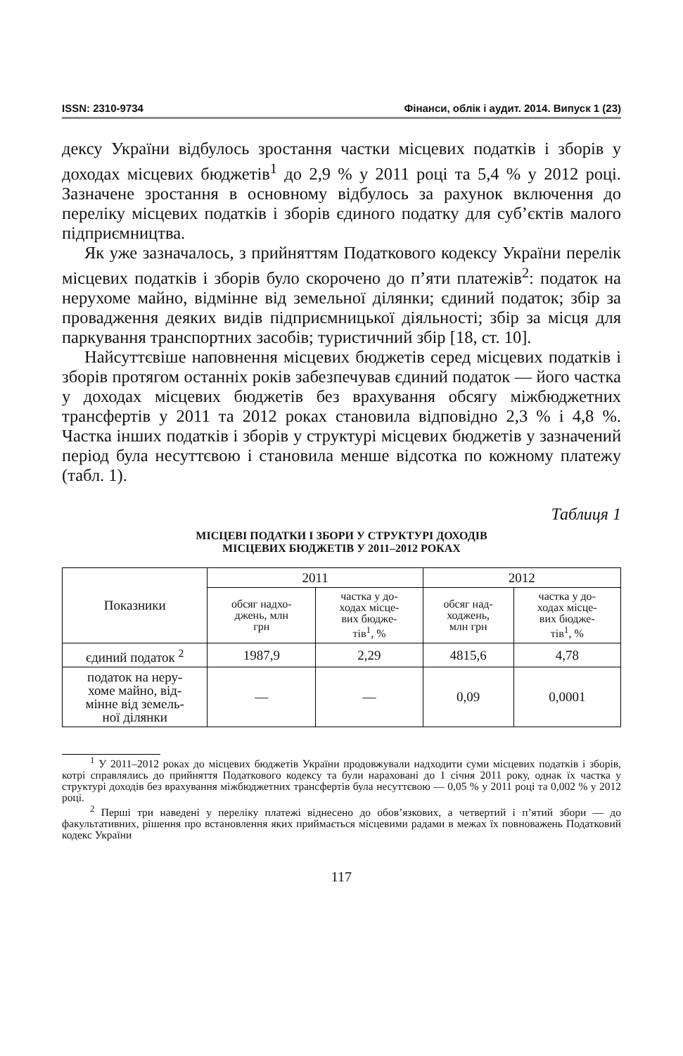ISSN: 2310-9734 Фінанси, облік і аудит. 2014. Випуск 1 (23)
дексу України відбулось зростання частки місцевих податків і зборів у доходах місцевих бюджетів<sup>1</sup> до 2,9 % у 2011 році та 5,4 % у 2012 році. Зазначене зростання в основному відбулось за рахунок включення до переліку місцевих податків і зборів єдиного податку для суб’єктів малого підприємництва.
Як уже зазначалось, з прийняттям Податкового кодексу України перелік місцевих податків і зборів було скорочено до п’яти платежів<sup>2</sup>: податок на нерухоме майно, відмінне від земельної ділянки; єдиний податок; збір за провадження деяких видів підприємницької діяльності; збір за місця для паркування транспортних засобів; туристичний збір [18, ст. 10].
Найсуттєвіше наповнення місцевих бюджетів серед місцевих податків і зборів протягом останніх років забезпечував єдиний податок — його частка у доходах місцевих бюджетів без врахування обсягу міжбюджетних трансфертів у 2011 та 2012 роках становила відповідно 2,3 % і 4,8 %. Частка інших податків і зборів у структурі місцевих бюджетів у зазначений період була несуттєвою і становила менше відсотка по кожному платежу (табл. 1).
Таблиця 1
МІСЦЕВІ ПОДАТКИ І ЗБОРИ У СТРУКТУРІ ДОХОДІВ
МІСЦЕВИХ БЮДЖЕТІВ У 2011–2012 РОКАХ
| Показники | 2011 | | 2012 | |
| --- | --- | --- | --- | --- |
| | обсяг надхо- джень, млн грн | частка у до- ходах місце- вих бюдже- тів<sup>1</sup>, % | обсяг над- ходжень, млн грн | частка у до- ходах місце- вих бюдже- тів<sup>1</sup>, % |
| єдиний податок <sup>2</sup> | 1987,9 | 2,29 | 4815,6 | 4,78 |
| податок на неру- хоме майно, від- мінне від земель- ної ділянки | — | — | 0,09 | 0,0001 |
<sup>1</sup> У 2011–2012 роках до місцевих бюджетів України продовжували надходити суми місцевих податків і зборів, котрі справлялись до прийняття Податкового кодексу та були нараховані до 1 січня 2011 року, однак їх частка у структурі доходів без врахування міжбюджетних трансфертів була несуттєвою — 0,05 % у 2011 році та 0,002 % у 2012 році.
<sup>2</sup> Перші три наведені у переліку платежі віднесено до обов’язкових, а четвертий і п’ятий збори — до факультативних, рішення про встановлення яких приймається місцевими радами в межах їх повноважень Податковий кодекс України
117